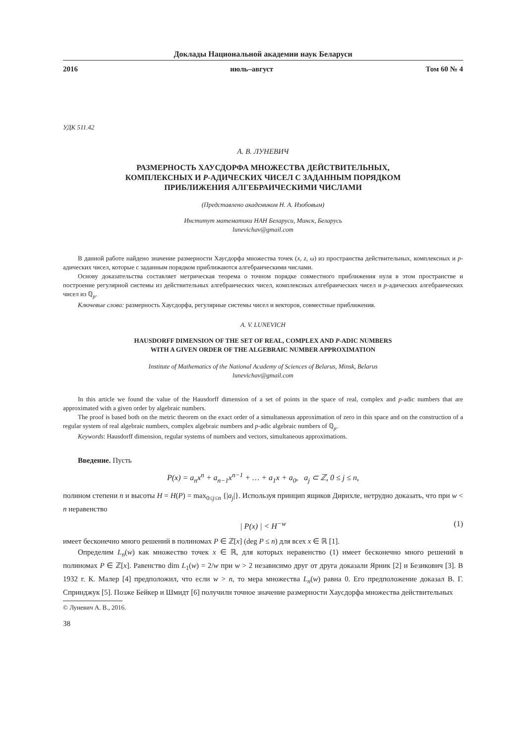Доклады Национальной академии наук Беларуси
2016 июль–август Том 60 № 4
УДК 511.42
А. В. ЛУНЕВИЧ
РАЗМЕРНОСТЬ ХАУСДОРФА МНОЖЕСТВА ДЕЙСТВИТЕЛЬНЫХ,
КОМПЛЕКСНЫХ И P-АДИЧЕСКИХ ЧИСЕЛ С ЗАДАННЫМ ПОРЯДКОМ
ПРИБЛИЖЕНИЯ АЛГЕБРАИЧЕСКИМИ ЧИСЛАМИ
(Представлено академиком Н. А. Изобовым)
Институт математики НАН Беларуси, Минск, Беларусь
lunevichav@gmail.com
В данной работе найдено значение размерности Хаусдорфа множества точек (x, z, ω) из пространства действительных, комплексных и p-адических чисел, которые с заданным порядком приближаются алгебраическими числами.
Основу доказательства составляет метрическая теорема о точном порядке совместного приближения нуля в этом пространстве и построение регулярной системы из действительных алгебраических чисел, комплексных алгебраических чисел и p-адических алгебраических чисел из ℚ<sub>p</sub>.
Ключевые слова: размерность Хаусдорфа, регулярные системы чисел и векторов, совместные приближения.
A. V. LUNEVICH
HAUSDORFF DIMENSION OF THE SET OF REAL, COMPLEX AND P-ADIC NUMBERS
WITH A GIVEN ORDER OF THE ALGEBRAIC NUMBER APPROXIMATION
Institute of Mathematics of the National Academy of Sciences of Belarus, Minsk, Belarus
lunevichav@gmail.com
In this article we found the value of the Hausdorff dimension of a set of points in the space of real, complex and p-adic numbers that are approximated with a given order by algebraic numbers.
The proof is based both on the metric theorem on the exact order of a simultaneous approximation of zero in this space and on the construction of a regular system of real algebraic numbers, complex algebraic numbers and p-adic algebraic numbers of ℚ<sub>p</sub>.
Keywords: Hausdorff dimension, regular systems of numbers and vectors, simultaneous approximations.
Введение. Пусть
P(x) = a<sub>n</sub>x<sup>n</sup> + a<sub>n−1</sub>x<sup>n−1</sup> + … + a<sub>1</sub>x + a<sub>0</sub>, a<sub>j</sub> ⊂ ℤ, 0 ≤ j ≤ n,
полином степени n и высоты H = H(P) = max<sub>0≤j≤n</sub> {|a<sub>j</sub>|}. Используя принцип ящиков Дирихле, нетрудно доказать, что при w < n неравенство
| P(x) | < H<sup>−w</sup> (1)
имеет бесконечно много решений в полиномах P ∈ ℤ[x] (deg P ≤ n) для всех x ∈ ℝ [1].
Определим L<sub>n</sub>(w) как множество точек x ∈ ℝ, для которых неравенство (1) имеет бесконечно много решений в полиномах P ∈ ℤ[x]. Равенство dim L<sub>1</sub>(w) = 2/w при w > 2 независимо друг от друга доказали Ярник [2] и Безикович [3]. В 1932 г. К. Малер [4] предположил, что если w > n, то мера множества L<sub>n</sub>(w) равна 0. Его предположение доказал В. Г. Спринджук [5]. Позже Бейкер и Шмидт [6] получили точное значение размерности Хаусдорфа множества действительных
© Луневич А. В., 2016.
38